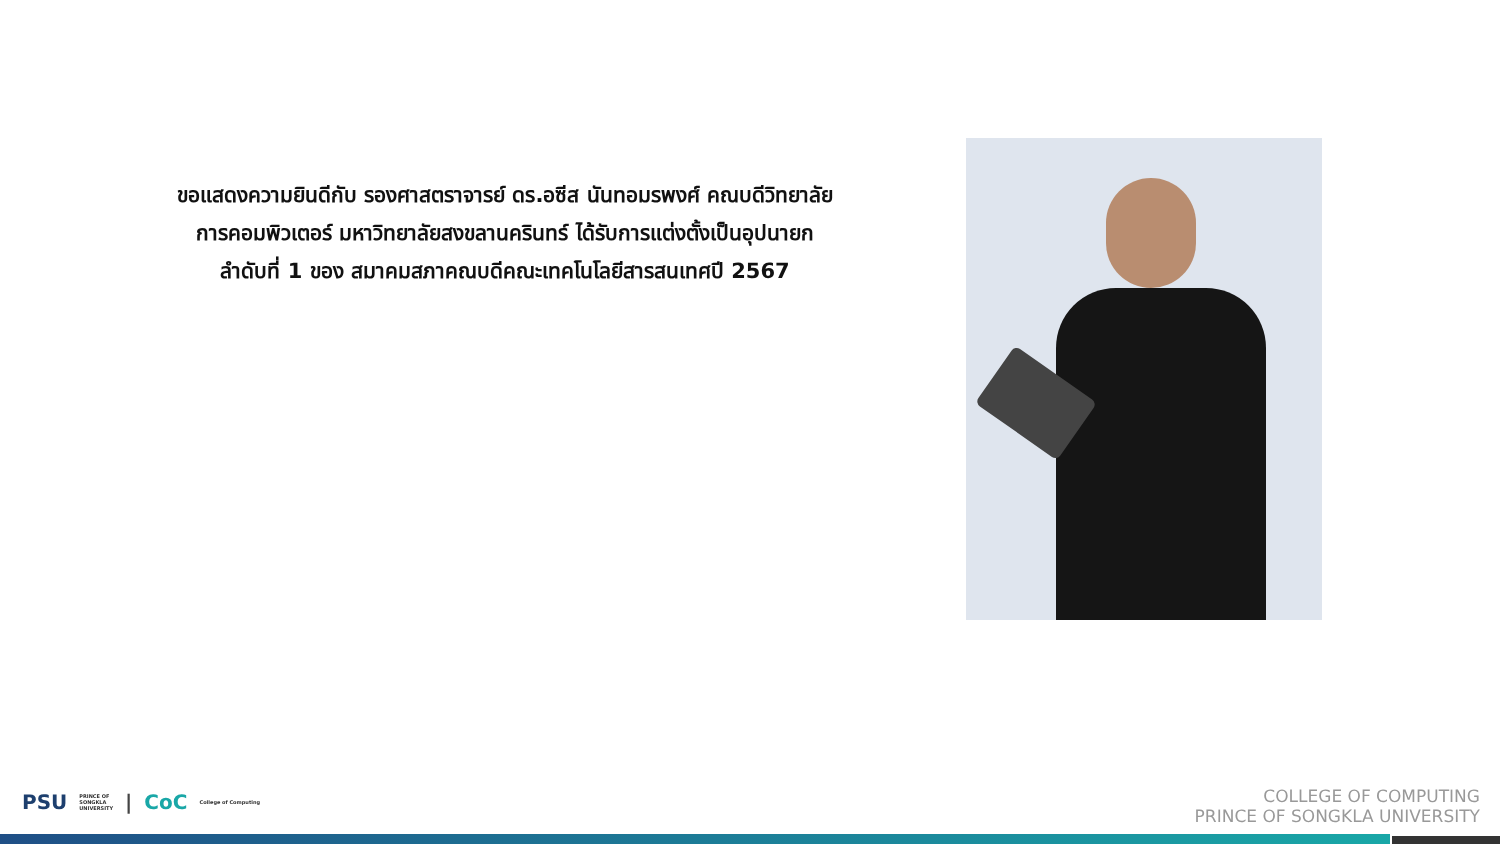ขอแสดงความยินดีกับ รองศาสตราจารย์ ดร.อซีส นันทอมรพงศ์ คณบดีวิทยาลัย
การคอมพิวเตอร์ มหาวิทยาลัยสงขลานครินทร์ ได้รับการแต่งตั้งเป็นอุปนายก
ลำดับที่ 1 ของ สมาคมสภาคณบดีคณะเทคโนโลยีสารสนเทศปี 2567
PSU PRINCE OF
SONGKLA
UNIVERSITY | CoC College of Computing
COLLEGE OF COMPUTING
PRINCE OF SONGKLA UNIVERSITY